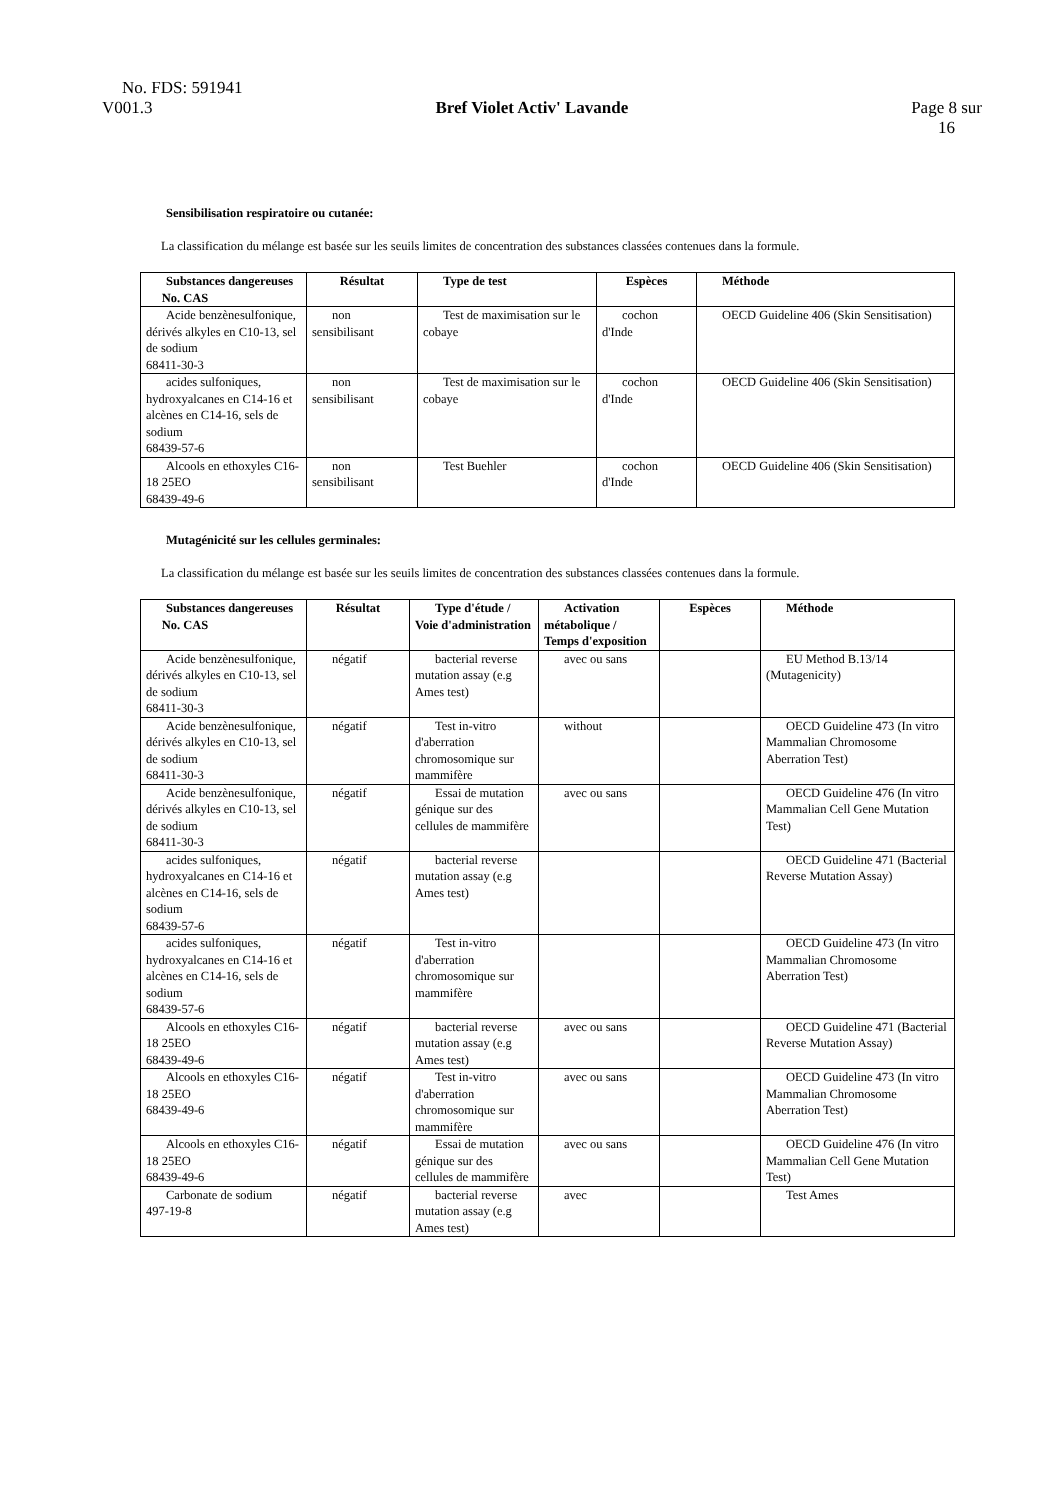No. FDS: 591941
V001.3 Bref Violet Activ' Lavande Page 8 sur
16
Sensibilisation respiratoire ou cutanée:
La classification du mélange est basée sur les seuils limites de concentration des substances classées contenues dans la formule.
| Substances dangereuses No. CAS | Résultat | Type de test | Espèces | Méthode |
| --- | --- | --- | --- | --- |
| Acide benzènesulfonique, dérivés alkyles en C10-13, sel de sodium 68411-30-3 | non sensibilisant | Test de maximisation sur le cobaye | cochon d'Inde | OECD Guideline 406 (Skin Sensitisation) |
| acides sulfoniques, hydroxyalcanes en C14-16 et alcènes en C14-16, sels de sodium 68439-57-6 | non sensibilisant | Test de maximisation sur le cobaye | cochon d'Inde | OECD Guideline 406 (Skin Sensitisation) |
| Alcools en ethoxyles C16-18 25EO 68439-49-6 | non sensibilisant | Test Buehler | cochon d'Inde | OECD Guideline 406 (Skin Sensitisation) |
Mutagénicité sur les cellules germinales:
La classification du mélange est basée sur les seuils limites de concentration des substances classées contenues dans la formule.
| Substances dangereuses No. CAS | Résultat | Type d'étude / Voie d'administration | Activation métabolique / Temps d'exposition | Espèces | Méthode |
| --- | --- | --- | --- | --- | --- |
| Acide benzènesulfonique, dérivés alkyles en C10-13, sel de sodium 68411-30-3 | négatif | bacterial reverse mutation assay (e.g Ames test) | avec ou sans | | EU Method B.13/14 (Mutagenicity) |
| Acide benzènesulfonique, dérivés alkyles en C10-13, sel de sodium 68411-30-3 | négatif | Test in-vitro d'aberration chromosomique sur mammifère | without | | OECD Guideline 473 (In vitro Mammalian Chromosome Aberration Test) |
| Acide benzènesulfonique, dérivés alkyles en C10-13, sel de sodium 68411-30-3 | négatif | Essai de mutation génique sur des cellules de mammifère | avec ou sans | | OECD Guideline 476 (In vitro Mammalian Cell Gene Mutation Test) |
| acides sulfoniques, hydroxyalcanes en C14-16 et alcènes en C14-16, sels de sodium 68439-57-6 | négatif | bacterial reverse mutation assay (e.g Ames test) | | | OECD Guideline 471 (Bacterial Reverse Mutation Assay) |
| acides sulfoniques, hydroxyalcanes en C14-16 et alcènes en C14-16, sels de sodium 68439-57-6 | négatif | Test in-vitro d'aberration chromosomique sur mammifère | | | OECD Guideline 473 (In vitro Mammalian Chromosome Aberration Test) |
| Alcools en ethoxyles C16-18 25EO 68439-49-6 | négatif | bacterial reverse mutation assay (e.g Ames test) | avec ou sans | | OECD Guideline 471 (Bacterial Reverse Mutation Assay) |
| Alcools en ethoxyles C16-18 25EO 68439-49-6 | négatif | Test in-vitro d'aberration chromosomique sur mammifère | avec ou sans | | OECD Guideline 473 (In vitro Mammalian Chromosome Aberration Test) |
| Alcools en ethoxyles C16-18 25EO 68439-49-6 | négatif | Essai de mutation génique sur des cellules de mammifère | avec ou sans | | OECD Guideline 476 (In vitro Mammalian Cell Gene Mutation Test) |
| Carbonate de sodium 497-19-8 | négatif | bacterial reverse mutation assay (e.g Ames test) | avec | | Test Ames |